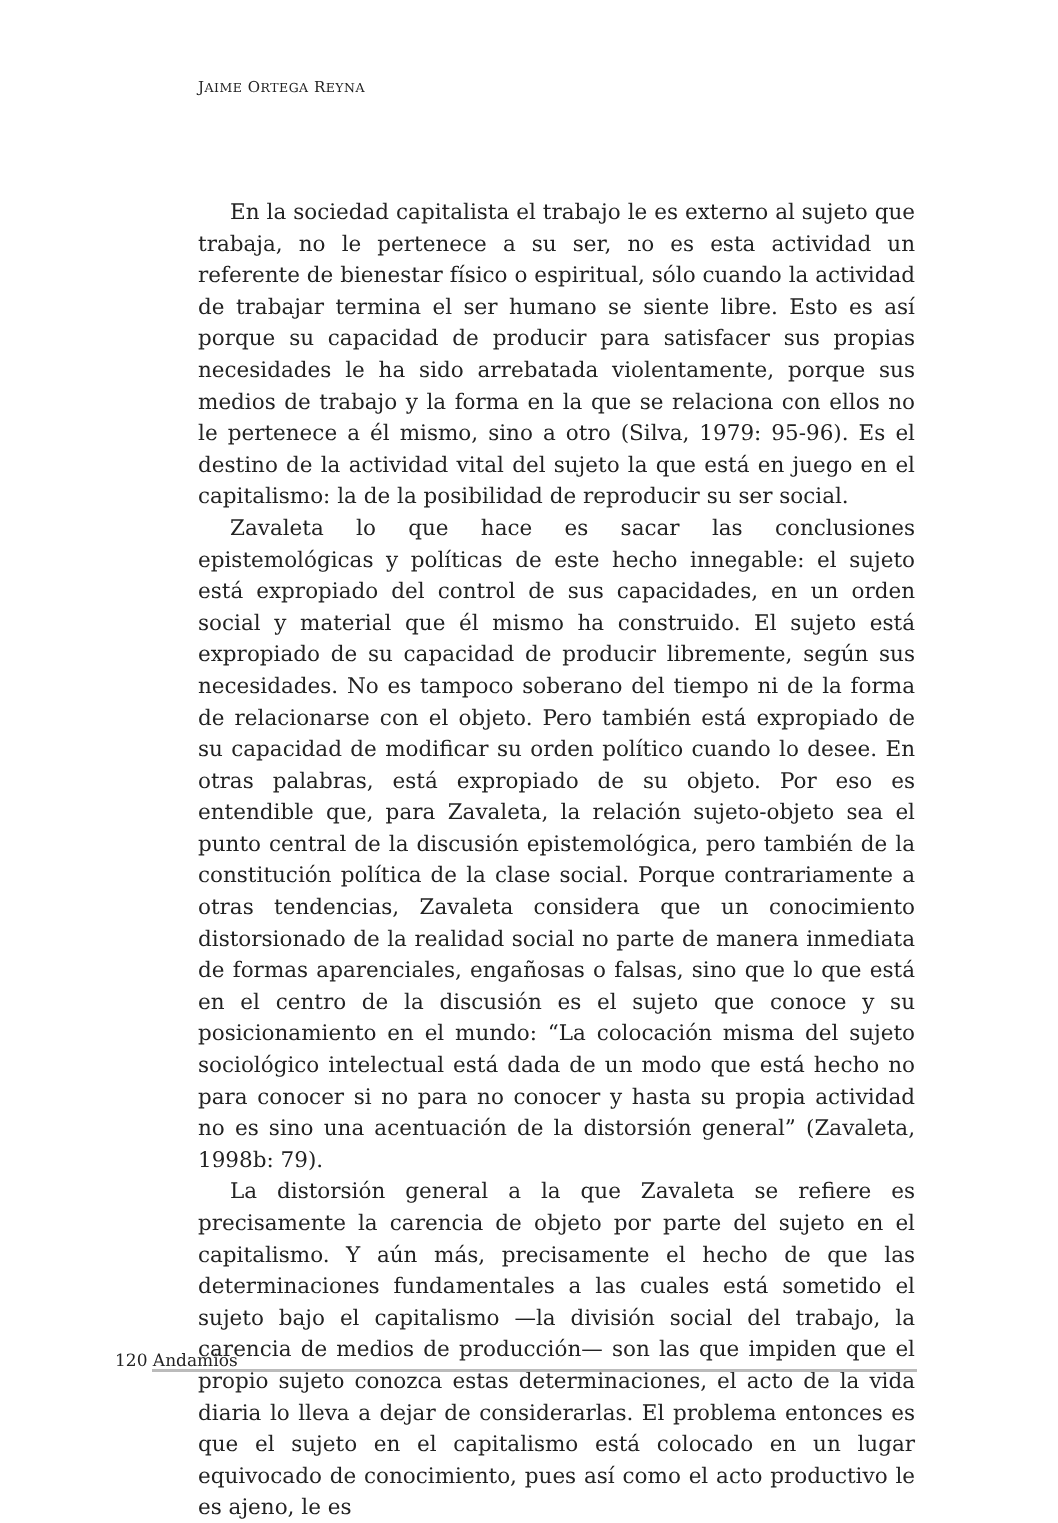JAIME ORTEGA REYNA
En la sociedad capitalista el trabajo le es externo al sujeto que trabaja, no le pertenece a su ser, no es esta actividad un referente de bienestar físico o espiritual, sólo cuando la actividad de trabajar termina el ser humano se siente libre. Esto es así porque su capacidad de producir para satisfacer sus propias necesidades le ha sido arrebatada violentamente, porque sus medios de trabajo y la forma en la que se relaciona con ellos no le pertenece a él mismo, sino a otro (Silva, 1979: 95-96). Es el destino de la actividad vital del sujeto la que está en juego en el capitalismo: la de la posibilidad de reproducir su ser social.
Zavaleta lo que hace es sacar las conclusiones epistemológicas y políticas de este hecho innegable: el sujeto está expropiado del control de sus capacidades, en un orden social y material que él mismo ha construido. El sujeto está expropiado de su capacidad de producir libremente, según sus necesidades. No es tampoco soberano del tiempo ni de la forma de relacionarse con el objeto. Pero también está expropiado de su capacidad de modificar su orden político cuando lo desee. En otras palabras, está expropiado de su objeto. Por eso es entendible que, para Zavaleta, la relación sujeto-objeto sea el punto central de la discusión epistemológica, pero también de la constitución política de la clase social. Porque contrariamente a otras tendencias, Zavaleta considera que un conocimiento distorsionado de la realidad social no parte de manera inmediata de formas aparenciales, engañosas o falsas, sino que lo que está en el centro de la discusión es el sujeto que conoce y su posicionamiento en el mundo: “La colocación misma del sujeto sociológico intelectual está dada de un modo que está hecho no para conocer si no para no conocer y hasta su propia actividad no es sino una acentuación de la distorsión general” (Zavaleta, 1998b: 79).
La distorsión general a la que Zavaleta se refiere es precisamente la carencia de objeto por parte del sujeto en el capitalismo. Y aún más, precisamente el hecho de que las determinaciones fundamentales a las cuales está sometido el sujeto bajo el capitalismo —la división social del trabajo, la carencia de medios de producción— son las que impiden que el propio sujeto conozca estas determinaciones, el acto de la vida diaria lo lleva a dejar de considerarlas. El problema entonces es que el sujeto en el capitalismo está colocado en un lugar equivocado de conocimiento, pues así como el acto productivo le es ajeno, le es
120 Andamios